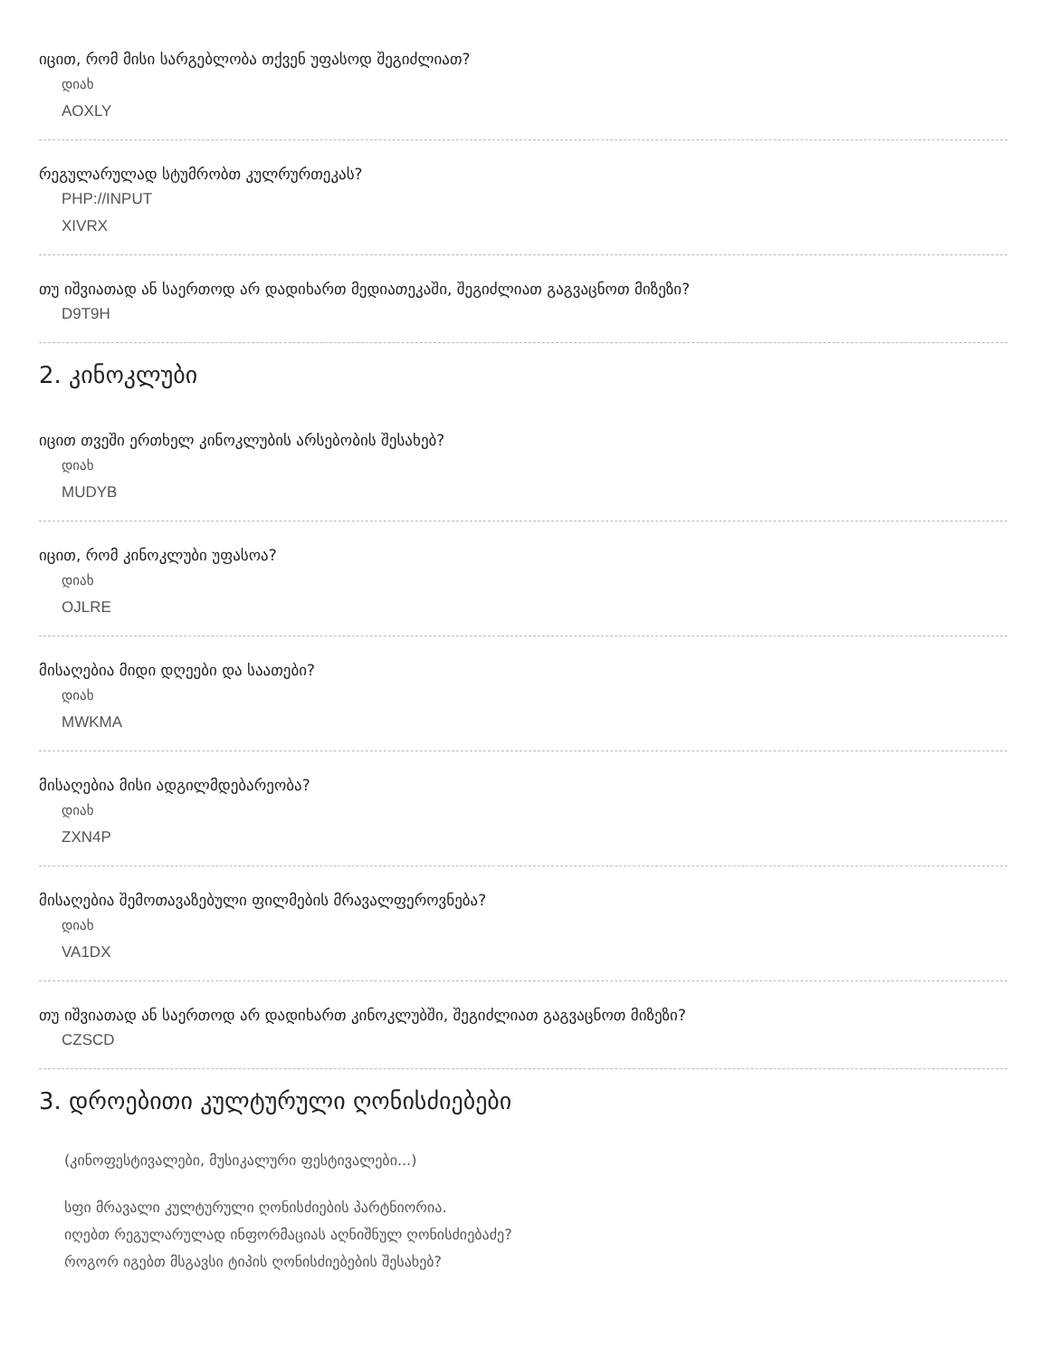იცით, რომ მისი სარგებლობა თქვენ უფასოდ შეგიძლიათ?
დიახ
AOXLY
რეგულარულად სტუმრობთ კულრურთეკას?
PHP://INPUT
XIVRX
თუ იშვიათად ან საერთოდ არ დადიხართ მედიათეკაში, შეგიძლიათ გაგვაცნოთ მიზეზი?
D9T9H
2. კინოკლუბი
იცით თვეში ერთხელ კინოკლუბის არსებობის შესახებ?
დიახ
MUDYB
იცით, რომ კინოკლუბი უფასოა?
დიახ
OJLRE
მისაღებია მიდი დღეები და საათები?
დიახ
MWKMA
მისაღებია მისი ადგილმდებარეობა?
დიახ
ZXN4P
მისაღებია შემოთავაზებული ფილმების მრავალფეროვნება?
დიახ
VA1DX
თუ იშვიათად ან საერთოდ არ დადიხართ კინოკლუბში, შეგიძლიათ გაგვაცნოთ მიზეზი?
CZSCD
3. დროებითი კულტურული ღონისძიებები
(კინოფესტივალები, მუსიკალური ფესტივალები...)
სფი მრავალი კულტურული ღონისძიების პარტნიორია.
იღებთ რეგულარულად ინფორმაციას აღნიშნულ ღონისძიებაძე?
როგორ იგებთ მსგავსი ტიპის ღონისძიებების შესახებ?